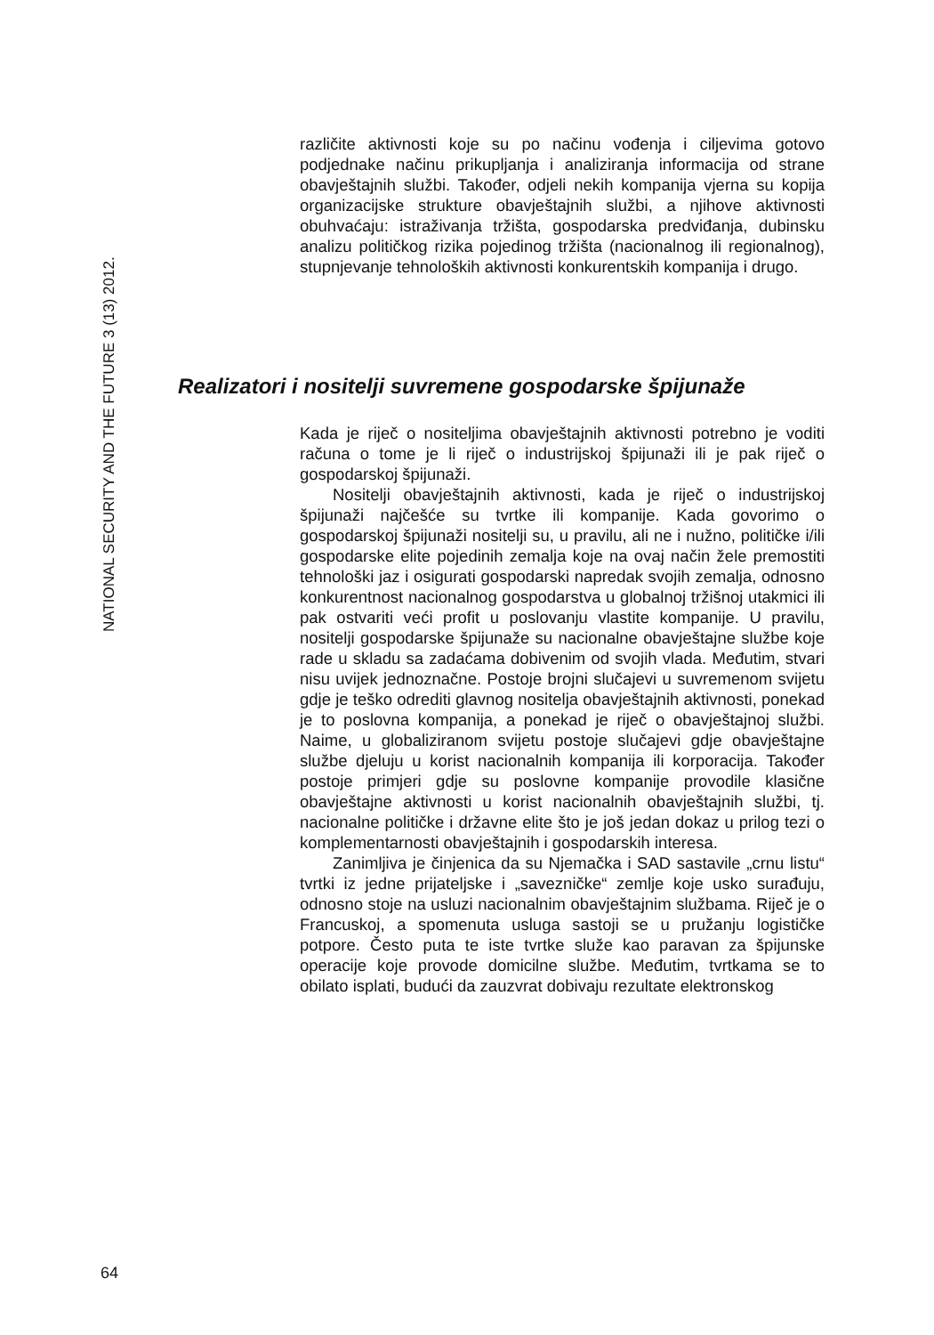NATIONAL SECURITY AND THE FUTURE 3 (13) 2012.
različite aktivnosti koje su po načinu vođenja i ciljevima gotovo podjednake načinu prikupljanja i analiziranja informacija od strane obavještajnih službi. Također, odjeli nekih kompanija vjerna su kopija organizacijske strukture obavještajnih službi, a njihove aktivnosti obuhvaćaju: istraživanja tržišta, gospodarska predviđanja, dubinsku analizu političkog rizika pojedinog tržišta (nacionalnog ili regionalnog), stupnjevanje tehnoloških aktivnosti konkurentskih kompanija i drugo.
Realizatori i nositelji suvremene gospodarske špijunaže
Kada je riječ o nositeljima obavještajnih aktivnosti potrebno je voditi računa o tome je li riječ o industrijskoj špijunaži ili je pak riječ o gospodarskoj špijunaži.
Nositelji obavještajnih aktivnosti, kada je riječ o industrijskoj špijunaži najčešće su tvrtke ili kompanije. Kada govorimo o gospodarskoj špijunaži nositelji su, u pravilu, ali ne i nužno, političke i/ili gospodarske elite pojedinih zemalja koje na ovaj način žele premostiti tehnološki jaz i osigurati gospodarski napredak svojih zemalja, odnosno konkurentnost nacionalnog gospodarstva u globalnoj tržišnoj utakmici ili pak ostvariti veći profit u poslovanju vlastite kompanije. U pravilu, nositelji gospodarske špijunaže su nacionalne obavještajne službe koje rade u skladu sa zadaćama dobivenim od svojih vlada. Međutim, stvari nisu uvijek jednoznačne. Postoje brojni slučajevi u suvremenom svijetu gdje je teško odrediti glavnog nositelja obavještajnih aktivnosti, ponekad je to poslovna kompanija, a ponekad je riječ o obavještajnoj službi. Naime, u globaliziranom svijetu postoje slučajevi gdje obavještajne službe djeluju u korist nacionalnih kompanija ili korporacija. Također postoje primjeri gdje su poslovne kompanije provodile klasične obavještajne aktivnosti u korist nacionalnih obavještajnih službi, tj. nacionalne političke i državne elite što je još jedan dokaz u prilog tezi o komplementarnosti obavještajnih i gospodarskih interesa.
Zanimljiva je činjenica da su Njemačka i SAD sastavile „crnu listu“ tvrtki iz jedne prijateljske i „savezničke“ zemlje koje usko surađuju, odnosno stoje na usluzi nacionalnim obavještajnim službama. Riječ je o Francuskoj, a spomenuta usluga sastoji se u pružanju logističke potpore. Često puta te iste tvrtke služe kao paravan za špijunske operacije koje provode domicilne službe. Međutim, tvrtkama se to obilato isplati, budući da zauzvrat dobivaju rezultate elektronskog
64